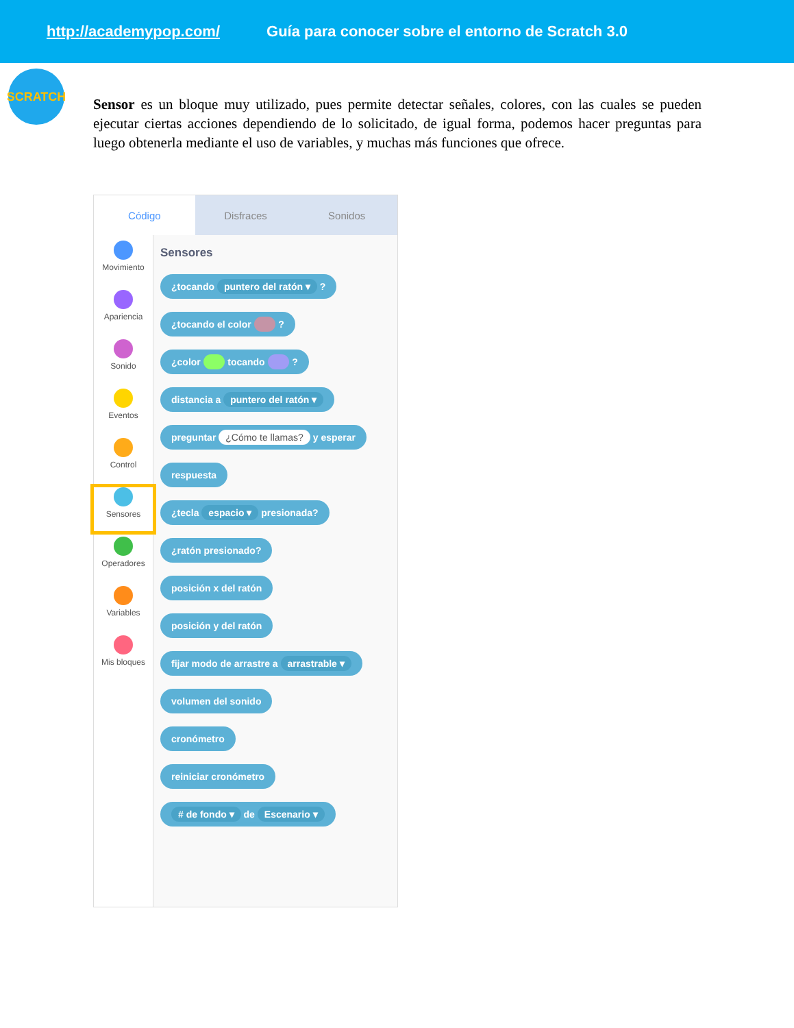http://academypop.com/ Guía para conocer sobre el entorno de Scratch 3.0
SCRATCH
Sensor es un bloque muy utilizado, pues permite detectar señales, colores, con las cuales se pueden ejecutar ciertas acciones dependiendo de lo solicitado, de igual forma, podemos hacer preguntas para luego obtenerla mediante el uso de variables, y muchas más funciones que ofrece.
Código Disfraces Sonidos
Movimiento
Apariencia
Sonido
Eventos
Control
Sensores
Operadores
Variables
Mis bloques
Sensores
¿tocando puntero del ratón ▾ ?
¿tocando el color ?
¿color tocando ?
distancia a puntero del ratón ▾
preguntar ¿Cómo te llamas? y esperar
respuesta
¿tecla espacio ▾ presionada?
¿ratón presionado?
posición x del ratón
posición y del ratón
fijar modo de arrastre a arrastrable ▾
volumen del sonido
cronómetro
reiniciar cronómetro
# de fondo ▾ de Escenario ▾